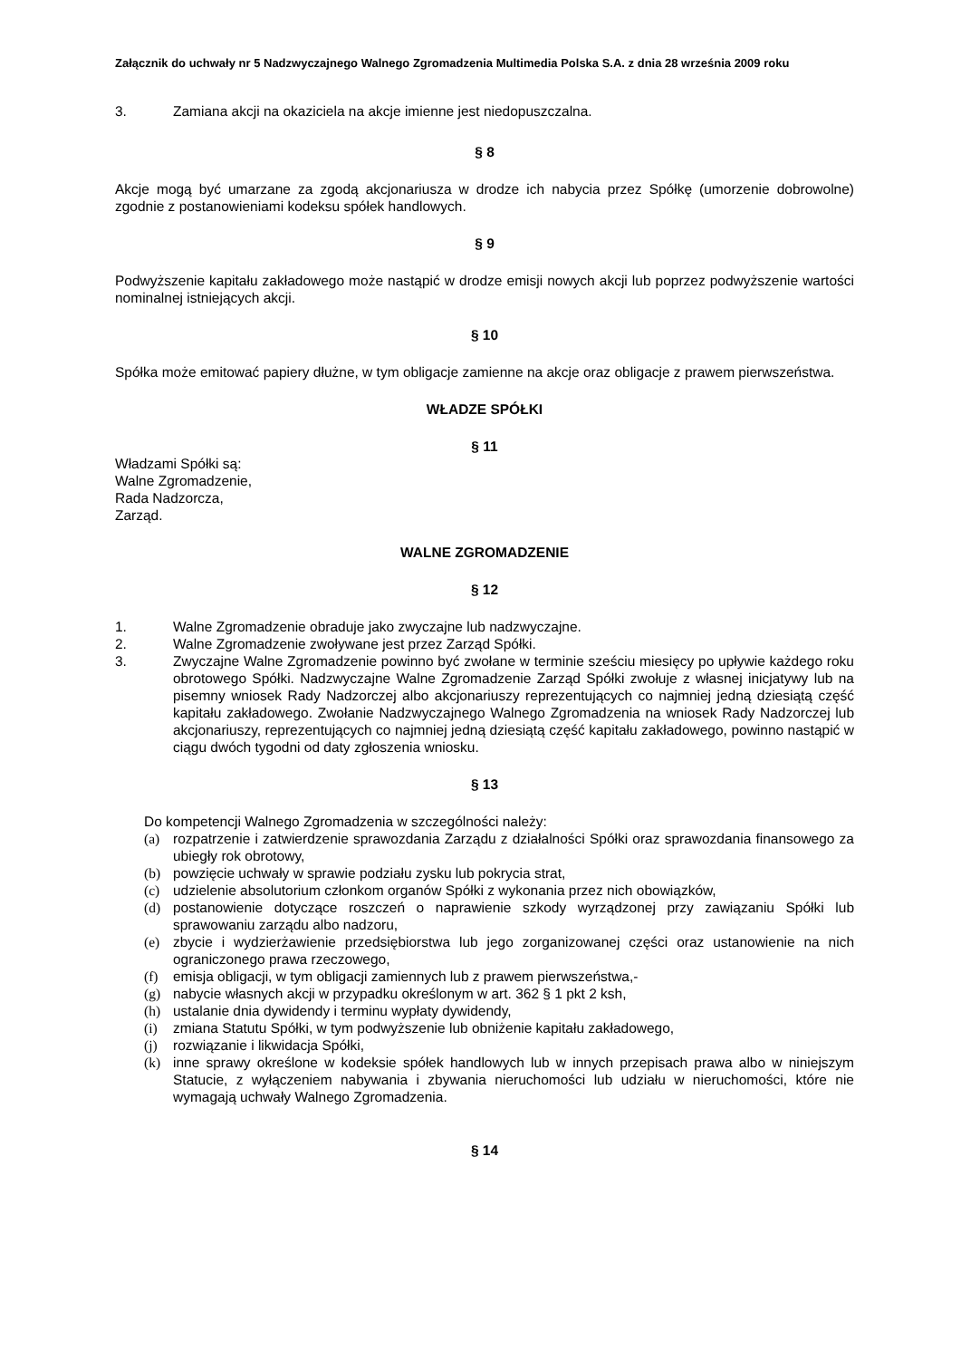Załącznik do uchwały nr 5 Nadzwyczajnego Walnego Zgromadzenia Multimedia Polska S.A. z dnia 28 września 2009 roku
3. Zamiana akcji na okaziciela na akcje imienne jest niedopuszczalna.
§ 8
Akcje mogą być umarzane za zgodą akcjonariusza w drodze ich nabycia przez Spółkę (umorzenie dobrowolne) zgodnie z postanowieniami kodeksu spółek handlowych.
§ 9
Podwyższenie kapitału zakładowego może nastąpić w drodze emisji nowych akcji lub poprzez podwyższenie wartości nominalnej istniejących akcji.
§ 10
Spółka może emitować papiery dłużne, w tym obligacje zamienne na akcje oraz obligacje z prawem pierwszeństwa.
WŁADZE SPÓŁKI
§ 11
Władzami Spółki są:
Walne Zgromadzenie,
Rada Nadzorcza,
Zarząd.
WALNE ZGROMADZENIE
§ 12
1. Walne Zgromadzenie obraduje jako zwyczajne lub nadzwyczajne.
2. Walne Zgromadzenie zwoływane jest przez Zarząd Spółki.
3. Zwyczajne Walne Zgromadzenie powinno być zwołane w terminie sześciu miesięcy po upływie każdego roku obrotowego Spółki. Nadzwyczajne Walne Zgromadzenie Zarząd Spółki zwołuje z własnej inicjatywy lub na pisemny wniosek Rady Nadzorczej albo akcjonariuszy reprezentujących co najmniej jedną dziesiątą część kapitału zakładowego. Zwołanie Nadzwyczajnego Walnego Zgromadzenia na wniosek Rady Nadzorczej lub akcjonariuszy, reprezentujących co najmniej jedną dziesiątą część kapitału zakładowego, powinno nastąpić w ciągu dwóch tygodni od daty zgłoszenia wniosku.
§ 13
Do kompetencji Walnego Zgromadzenia w szczególności należy:
(a) rozpatrzenie i zatwierdzenie sprawozdania Zarządu z działalności Spółki oraz sprawozdania finansowego za ubiegły rok obrotowy,
(b) powzięcie uchwały w sprawie podziału zysku lub pokrycia strat,
(c) udzielenie absolutorium członkom organów Spółki z wykonania przez nich obowiązków,
(d) postanowienie dotyczące roszczeń o naprawienie szkody wyrządzonej przy zawiązaniu Spółki lub sprawowaniu zarządu albo nadzoru,
(e) zbycie i wydzierżawienie przedsiębiorstwa lub jego zorganizowanej części oraz ustanowienie na nich ograniczonego prawa rzeczowego,
(f) emisja obligacji, w tym obligacji zamiennych lub z prawem pierwszeństwa,-
(g) nabycie własnych akcji w przypadku określonym w art. 362 § 1 pkt 2 ksh,
(h) ustalanie dnia dywidendy i terminu wypłaty dywidendy,
(i) zmiana Statutu Spółki, w tym podwyższenie lub obniżenie kapitału zakładowego,
(j) rozwiązanie i likwidacja Spółki,
(k) inne sprawy określone w kodeksie spółek handlowych lub w innych przepisach prawa albo w niniejszym Statucie, z wyłączeniem nabywania i zbywania nieruchomości lub udziału w nieruchomości, które nie wymagają uchwały Walnego Zgromadzenia.
§ 14